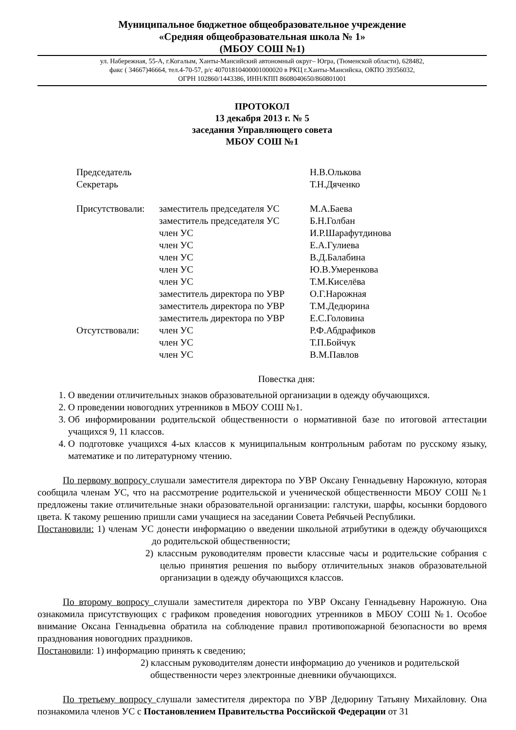Муниципальное бюджетное общеобразовательное учреждение
«Средняя общеобразовательная школа № 1»
(МБОУ СОШ №1)
ул. Набережная, 55-А, г.Когалым, Ханты-Мансийский автономный округ– Югра, (Тюменской области), 628482,
факс ( 34667)46664, тел.4-70-57, р/с 40701810400001000020 в РКЦ г.Ханты-Мансийска, ОКПО 39356032,
ОГРН 102860/1443386, ИНН/КПП 8608040650/860801001
ПРОТОКОЛ
13 декабря 2013 г. № 5
заседания Управляющего совета
МБОУ СОШ №1
| Председатель | | Н.В.Олькова |
| Секретарь | | Т.Н.Дяченко |
| Присутствовали: | заместитель председателя УС | М.А.Баева |
| | заместитель председателя УС | Б.Н.Голбан |
| | член УС | И.Р.Шарафутдинова |
| | член УС | Е.А.Гулиева |
| | член УС | В.Д.Балабина |
| | член УС | Ю.В.Умеренкова |
| | член УС | Т.М.Киселёва |
| | заместитель директора по УВР | О.Г.Нарожная |
| | заместитель директора по УВР | Т.М.Дедюрина |
| | заместитель директора по УВР | Е.С.Головина |
| Отсутствовали: | член УС | Р.Ф.Абдрафиков |
| | член УС | Т.П.Бойчук |
| | член УС | В.М.Павлов |
Повестка дня:
1. О введении отличительных знаков образовательной организации в одежду обучающихся.
2. О проведении новогодних утренников в МБОУ СОШ №1.
3. Об информировании родительской общественности о нормативной базе по итоговой аттестации учащихся 9, 11 классов.
4. О подготовке учащихся 4-ых классов к муниципальным контрольным работам по русскому языку, математике и по литературному чтению.
По первому вопросу слушали заместителя директора по УВР Оксану Геннадьевну Нарожную, которая сообщила членам УС, что на рассмотрение родительской и ученической общественности МБОУ СОШ №1 предложены такие отличительные знаки образовательной организации: галстуки, шарфы, косынки бордового цвета. К такому решению пришли сами учащиеся на заседании Совета Ребячьей Республики.
Постановили: 1) членам УС донести информацию о введении школьной атрибутики в одежду обучающихся до родительской общественности;
2) классным руководителям провести классные часы и родительские собрания с целью принятия решения по выбору отличительных знаков образовательной организации в одежду обучающихся классов.
По второму вопросу слушали заместителя директора по УВР Оксану Геннадьевну Нарожную. Она ознакомила присутствующих с графиком проведения новогодних утренников в МБОУ СОШ №1. Особое внимание Оксана Геннадьевна обратила на соблюдение правил противопожарной безопасности во время празднования новогодних праздников.
Постановили: 1) информацию принять к сведению;
2) классным руководителям донести информацию до учеников и родительской общественности через электронные дневники обучающихся.
По третьему вопросу слушали заместителя директора по УВР Дедюрину Татьяну Михайловну. Она познакомила членов УС с Постановлением Правительства Российской Федерации от 31